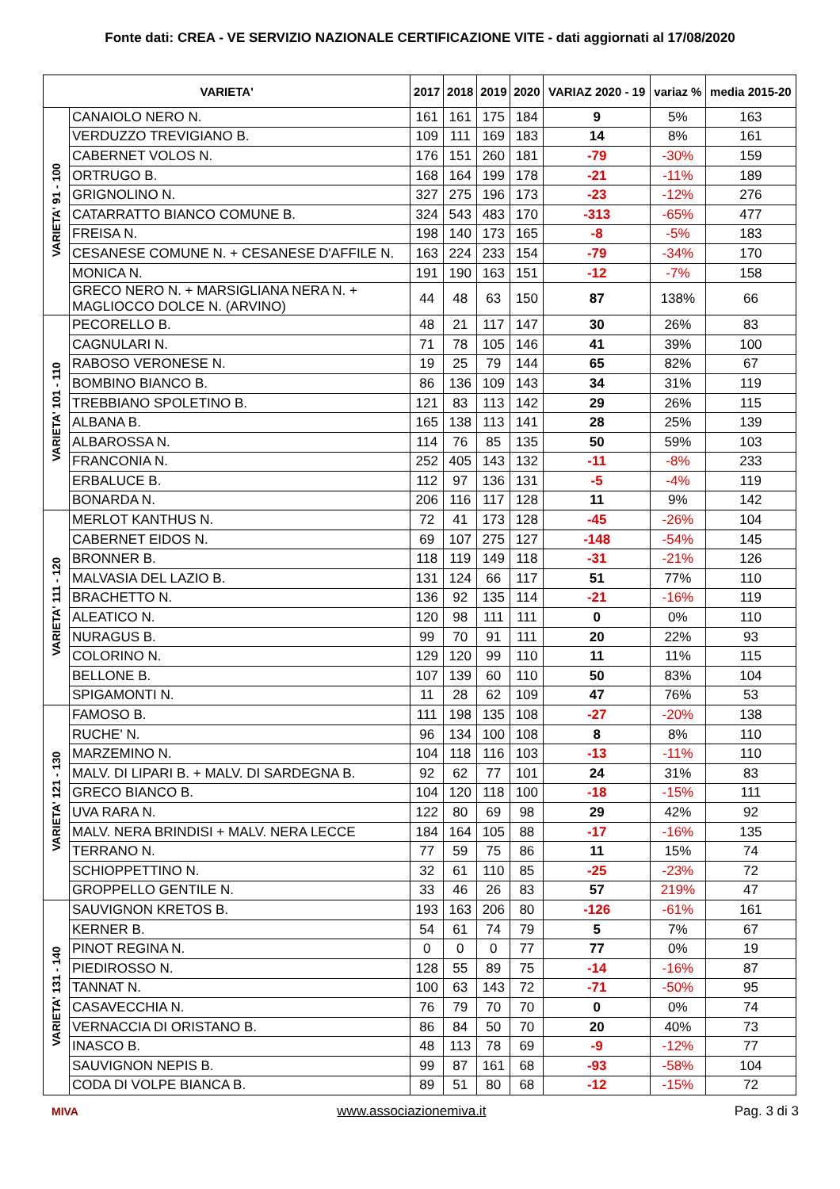Fonte dati: CREA - VE SERVIZIO NAZIONALE CERTIFICAZIONE VITE - dati aggiornati al 17/08/2020
| VARIETA' | | 2017 | 2018 | 2019 | 2020 | VARIAZ 2020 - 19 | variaz % | media 2015-20 |
| --- | --- | --- | --- | --- | --- | --- | --- | --- |
| VARIETA' 91 - 100 | CANAIOLO NERO N. | 161 | 161 | 175 | 184 | 9 | 5% | 163 |
| | VERDUZZO TREVIGIANO B. | 109 | 111 | 169 | 183 | 14 | 8% | 161 |
| | CABERNET VOLOS N. | 176 | 151 | 260 | 181 | -79 | -30% | 159 |
| | ORTRUGO B. | 168 | 164 | 199 | 178 | -21 | -11% | 189 |
| | GRIGNOLINO N. | 327 | 275 | 196 | 173 | -23 | -12% | 276 |
| | CATARRATTO BIANCO COMUNE B. | 324 | 543 | 483 | 170 | -313 | -65% | 477 |
| | FREISA N. | 198 | 140 | 173 | 165 | -8 | -5% | 183 |
| | CESANESE COMUNE N. + CESANESE D'AFFILE N. | 163 | 224 | 233 | 154 | -79 | -34% | 170 |
| | MONICA N. | 191 | 190 | 163 | 151 | -12 | -7% | 158 |
| | GRECO NERO N. + MARSIGLIANA NERA N. + MAGLIOCCO DOLCE N. (ARVINO) | 44 | 48 | 63 | 150 | 87 | 138% | 66 |
| VARIETA' 101 - 110 | PECORELLO B. | 48 | 21 | 117 | 147 | 30 | 26% | 83 |
| | CAGNULARI N. | 71 | 78 | 105 | 146 | 41 | 39% | 100 |
| | RABOSO VERONESE N. | 19 | 25 | 79 | 144 | 65 | 82% | 67 |
| | BOMBINO BIANCO B. | 86 | 136 | 109 | 143 | 34 | 31% | 119 |
| | TREBBIANO SPOLETINO B. | 121 | 83 | 113 | 142 | 29 | 26% | 115 |
| | ALBANA B. | 165 | 138 | 113 | 141 | 28 | 25% | 139 |
| | ALBAROSSA N. | 114 | 76 | 85 | 135 | 50 | 59% | 103 |
| | FRANCONIA N. | 252 | 405 | 143 | 132 | -11 | -8% | 233 |
| | ERBALUCE B. | 112 | 97 | 136 | 131 | -5 | -4% | 119 |
| | BONARDA N. | 206 | 116 | 117 | 128 | 11 | 9% | 142 |
| VARIETA' 111 - 120 | MERLOT KANTHUS N. | 72 | 41 | 173 | 128 | -45 | -26% | 104 |
| | CABERNET EIDOS N. | 69 | 107 | 275 | 127 | -148 | -54% | 145 |
| | BRONNER B. | 118 | 119 | 149 | 118 | -31 | -21% | 126 |
| | MALVASIA DEL LAZIO B. | 131 | 124 | 66 | 117 | 51 | 77% | 110 |
| | BRACHETTO N. | 136 | 92 | 135 | 114 | -21 | -16% | 119 |
| | ALEATICO N. | 120 | 98 | 111 | 111 | 0 | 0% | 110 |
| | NURAGUS B. | 99 | 70 | 91 | 111 | 20 | 22% | 93 |
| | COLORINO N. | 129 | 120 | 99 | 110 | 11 | 11% | 115 |
| | BELLONE B. | 107 | 139 | 60 | 110 | 50 | 83% | 104 |
| | SPIGAMONTI N. | 11 | 28 | 62 | 109 | 47 | 76% | 53 |
| VARIETA' 121 - 130 | FAMOSO B. | 111 | 198 | 135 | 108 | -27 | -20% | 138 |
| | RUCHE' N. | 96 | 134 | 100 | 108 | 8 | 8% | 110 |
| | MARZEMINO N. | 104 | 118 | 116 | 103 | -13 | -11% | 110 |
| | MALV. DI LIPARI B. + MALV. DI SARDEGNA B. | 92 | 62 | 77 | 101 | 24 | 31% | 83 |
| | GRECO BIANCO B. | 104 | 120 | 118 | 100 | -18 | -15% | 111 |
| | UVA RARA N. | 122 | 80 | 69 | 98 | 29 | 42% | 92 |
| | MALV. NERA BRINDISI + MALV. NERA LECCE | 184 | 164 | 105 | 88 | -17 | -16% | 135 |
| | TERRANO N. | 77 | 59 | 75 | 86 | 11 | 15% | 74 |
| | SCHIOPPETTINO N. | 32 | 61 | 110 | 85 | -25 | -23% | 72 |
| | GROPPELLO GENTILE N. | 33 | 46 | 26 | 83 | 57 | 219% | 47 |
| VARIETA' 131 - 140 | SAUVIGNON KRETOS B. | 193 | 163 | 206 | 80 | -126 | -61% | 161 |
| | KERNER B. | 54 | 61 | 74 | 79 | 5 | 7% | 67 |
| | PINOT REGINA N. | 0 | 0 | 0 | 77 | 77 | 0% | 19 |
| | PIEDIROSSO N. | 128 | 55 | 89 | 75 | -14 | -16% | 87 |
| | TANNAT N. | 100 | 63 | 143 | 72 | -71 | -50% | 95 |
| | CASAVECCHIA N. | 76 | 79 | 70 | 70 | 0 | 0% | 74 |
| | VERNACCIA DI ORISTANO B. | 86 | 84 | 50 | 70 | 20 | 40% | 73 |
| | INASCO B. | 48 | 113 | 78 | 69 | -9 | -12% | 77 |
| | SAUVIGNON NEPIS B. | 99 | 87 | 161 | 68 | -93 | -58% | 104 |
| | CODA DI VOLPE BIANCA B. | 89 | 51 | 80 | 68 | -12 | -15% | 72 |
MIVA
www.associazionemiva.it Pag. 3 di 3